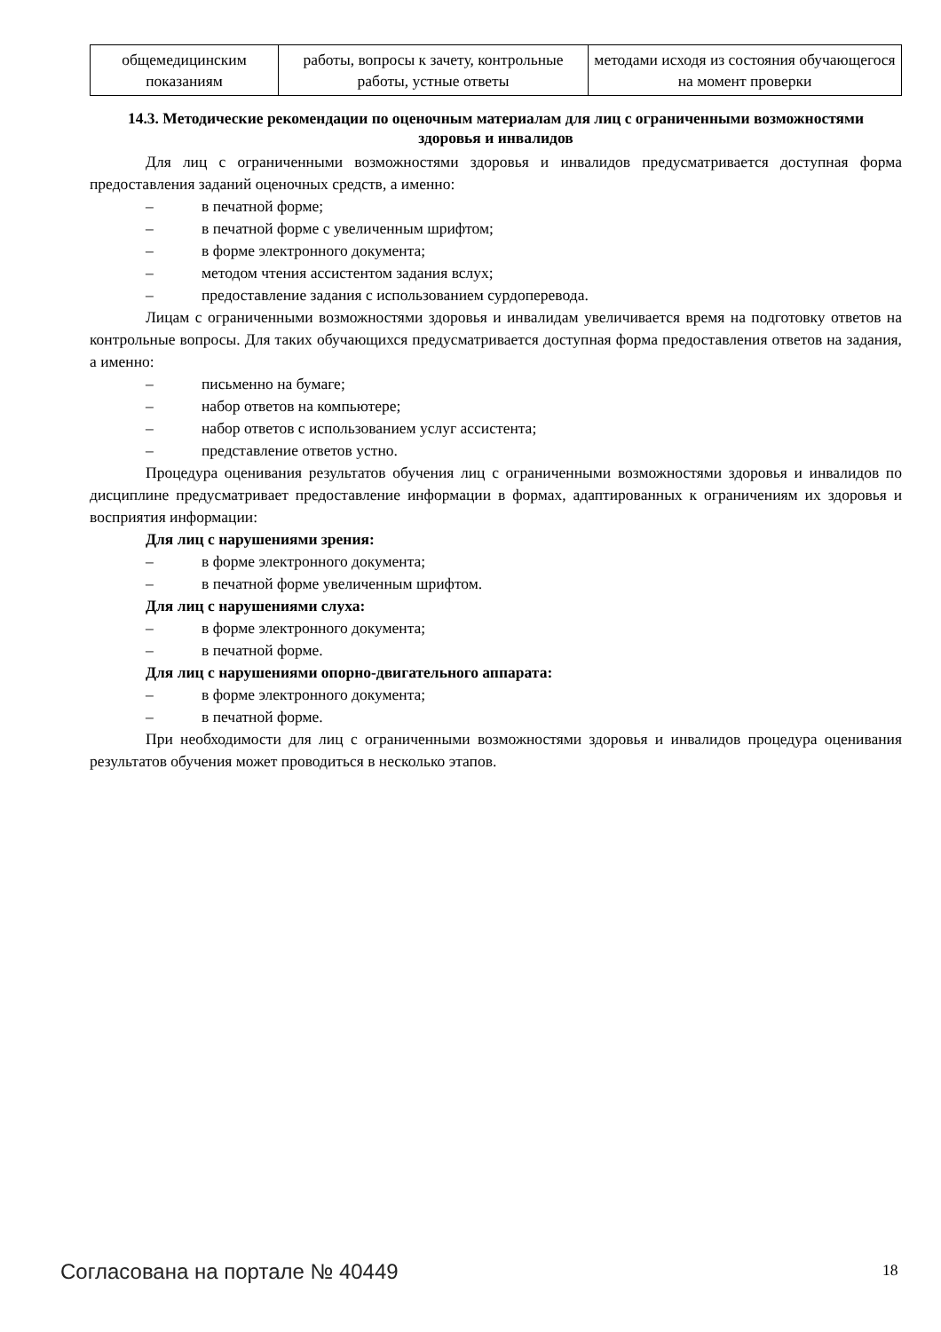| общемедицинским показаниям | работы, вопросы к зачету, контрольные работы, устные ответы | методами исходя из состояния обучающегося на момент проверки |
14.3. Методические рекомендации по оценочным материалам для лиц с ограниченными возможностями здоровья и инвалидов
Для лиц с ограниченными возможностями здоровья и инвалидов предусматривается доступная форма предоставления заданий оценочных средств, а именно:
– в печатной форме;
– в печатной форме с увеличенным шрифтом;
– в форме электронного документа;
– методом чтения ассистентом задания вслух;
– предоставление задания с использованием сурдоперевода.
Лицам с ограниченными возможностями здоровья и инвалидам увеличивается время на подготовку ответов на контрольные вопросы. Для таких обучающихся предусматривается доступная форма предоставления ответов на задания, а именно:
– письменно на бумаге;
– набор ответов на компьютере;
– набор ответов с использованием услуг ассистента;
– представление ответов устно.
Процедура оценивания результатов обучения лиц с ограниченными возможностями здоровья и инвалидов по дисциплине предусматривает предоставление информации в формах, адаптированных к ограничениям их здоровья и восприятия информации:
Для лиц с нарушениями зрения:
– в форме электронного документа;
– в печатной форме увеличенным шрифтом.
Для лиц с нарушениями слуха:
– в форме электронного документа;
– в печатной форме.
Для лиц с нарушениями опорно-двигательного аппарата:
– в форме электронного документа;
– в печатной форме.
При необходимости для лиц с ограниченными возможностями здоровья и инвалидов процедура оценивания результатов обучения может проводиться в несколько этапов.
Согласована на портале № 40449 18